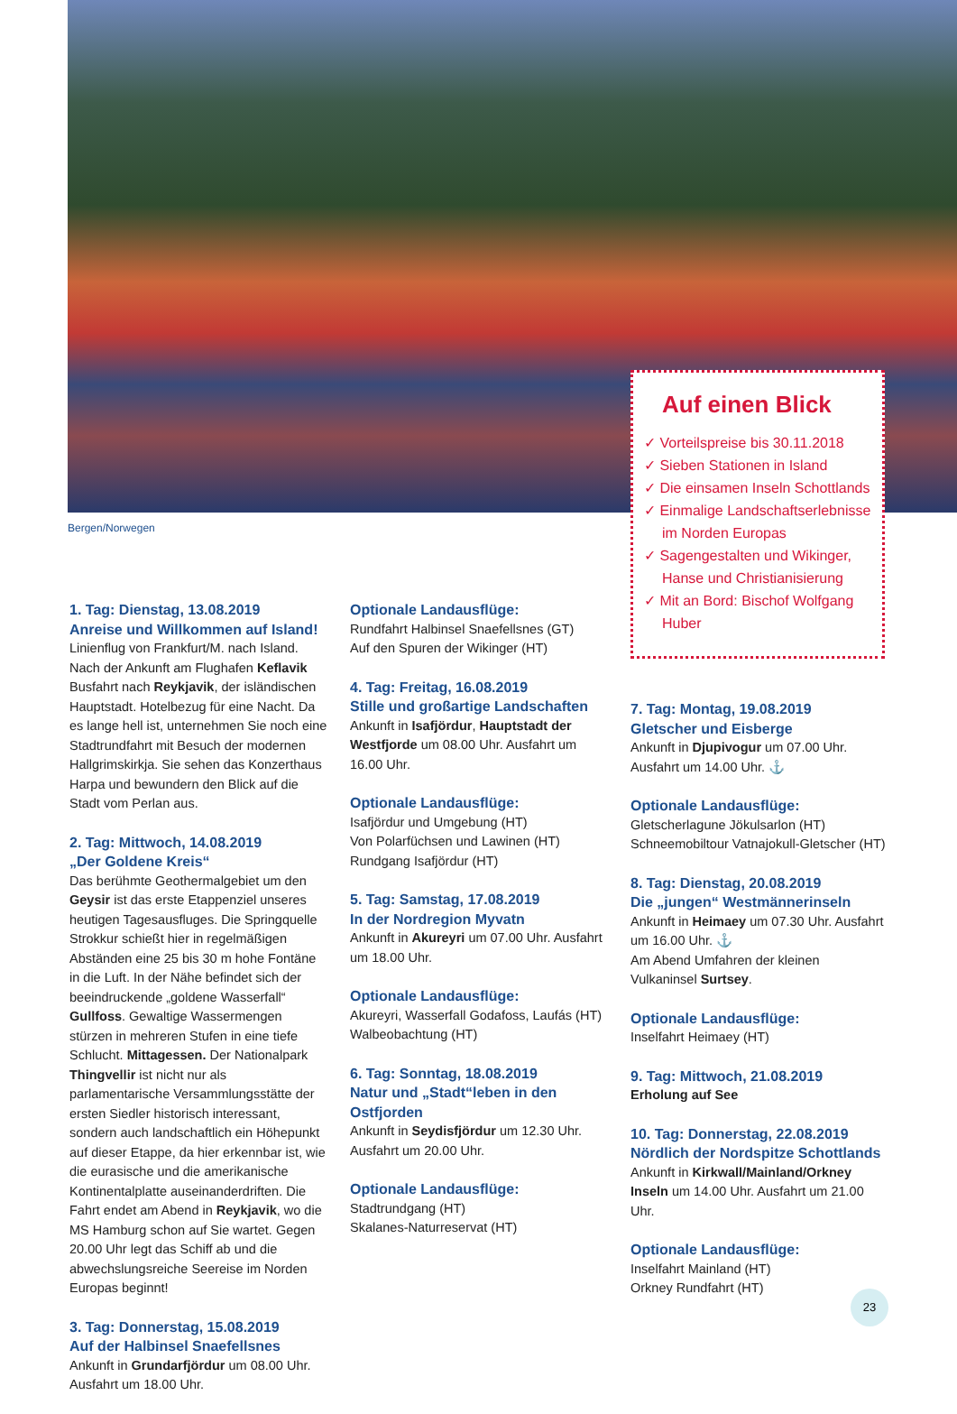Bergen/Norwegen
Auf einen Blick
✓ Vorteilspreise bis 30.11.2018
✓ Sieben Stationen in Island
✓ Die einsamen Inseln Schottlands
✓ Einmalige Landschaftserlebnisse im Norden Europas
✓ Sagengestalten und Wikinger, Hanse und Christianisierung
✓ Mit an Bord: Bischof Wolfgang Huber
1. Tag: Dienstag, 13.08.2019
Anreise und Willkommen auf Island!
Linienflug von Frankfurt/M. nach Island. Nach der Ankunft am Flughafen Keflavik Busfahrt nach Reykjavik, der isländischen Hauptstadt. Hotelbezug für eine Nacht. Da es lange hell ist, unternehmen Sie noch eine Stadtrundfahrt mit Besuch der modernen Hallgrimskirkja. Sie sehen das Konzerthaus Harpa und bewundern den Blick auf die Stadt vom Perlan aus.
2. Tag: Mittwoch, 14.08.2019
„Der Goldene Kreis“
Das berühmte Geothermalgebiet um den Geysir ist das erste Etappenziel unseres heutigen Tagesausfluges. Die Springquelle Strokkur schießt hier in regelmäßigen Abständen eine 25 bis 30 m hohe Fontäne in die Luft. In der Nähe befindet sich der beeindruckende „goldene Wasserfall“ Gullfoss. Gewaltige Wassermengen stürzen in mehreren Stufen in eine tiefe Schlucht. Mittagessen. Der Nationalpark Thingvellir ist nicht nur als parlamentarische Versammlungsstätte der ersten Siedler historisch interessant, sondern auch landschaftlich ein Höhepunkt auf dieser Etappe, da hier erkennbar ist, wie die eurasische und die amerikanische Kontinentalplatte auseinanderdriften. Die Fahrt endet am Abend in Reykjavik, wo die MS Hamburg schon auf Sie wartet. Gegen 20.00 Uhr legt das Schiff ab und die abwechslungsreiche Seereise im Norden Europas beginnt!
3. Tag: Donnerstag, 15.08.2019
Auf der Halbinsel Snaefellsnes
Ankunft in Grundarfjördur um 08.00 Uhr. Ausfahrt um 18.00 Uhr.
Optionale Landausflüge:
Rundfahrt Halbinsel Snaefellsnes (GT)
Auf den Spuren der Wikinger (HT)
4. Tag: Freitag, 16.08.2019
Stille und großartige Landschaften
Ankunft in Isafjördur, Hauptstadt der Westfjorde um 08.00 Uhr. Ausfahrt um 16.00 Uhr.
Optionale Landausflüge:
Isafjördur und Umgebung (HT)
Von Polarfüchsen und Lawinen (HT)
Rundgang Isafjördur (HT)
5. Tag: Samstag, 17.08.2019
In der Nordregion Myvatn
Ankunft in Akureyri um 07.00 Uhr. Ausfahrt um 18.00 Uhr.
Optionale Landausflüge:
Akureyri, Wasserfall Godafoss, Laufás (HT)
Walbeobachtung (HT)
6. Tag: Sonntag, 18.08.2019
Natur und „Stadt“leben in den Ostfjorden
Ankunft in Seydisfjördur um 12.30 Uhr. Ausfahrt um 20.00 Uhr.
Optionale Landausflüge:
Stadtrundgang (HT)
Skalanes-Naturreservat (HT)
7. Tag: Montag, 19.08.2019
Gletscher und Eisberge
Ankunft in Djupivogur um 07.00 Uhr. Ausfahrt um 14.00 Uhr. ⚓
Optionale Landausflüge:
Gletscherlagune Jökulsarlon (HT)
Schneemobiltour Vatnajokull-Gletscher (HT)
8. Tag: Dienstag, 20.08.2019
Die „jungen“ Westmännerinseln
Ankunft in Heimaey um 07.30 Uhr. Ausfahrt um 16.00 Uhr. ⚓
Am Abend Umfahren der kleinen Vulkaninsel Surtsey.
Optionale Landausflüge:
Inselfahrt Heimaey (HT)
9. Tag: Mittwoch, 21.08.2019
Erholung auf See
10. Tag: Donnerstag, 22.08.2019
Nördlich der Nordspitze Schottlands
Ankunft in Kirkwall/Mainland/Orkney Inseln um 14.00 Uhr. Ausfahrt um 21.00 Uhr.
Optionale Landausflüge:
Inselfahrt Mainland (HT)
Orkney Rundfahrt (HT)
23